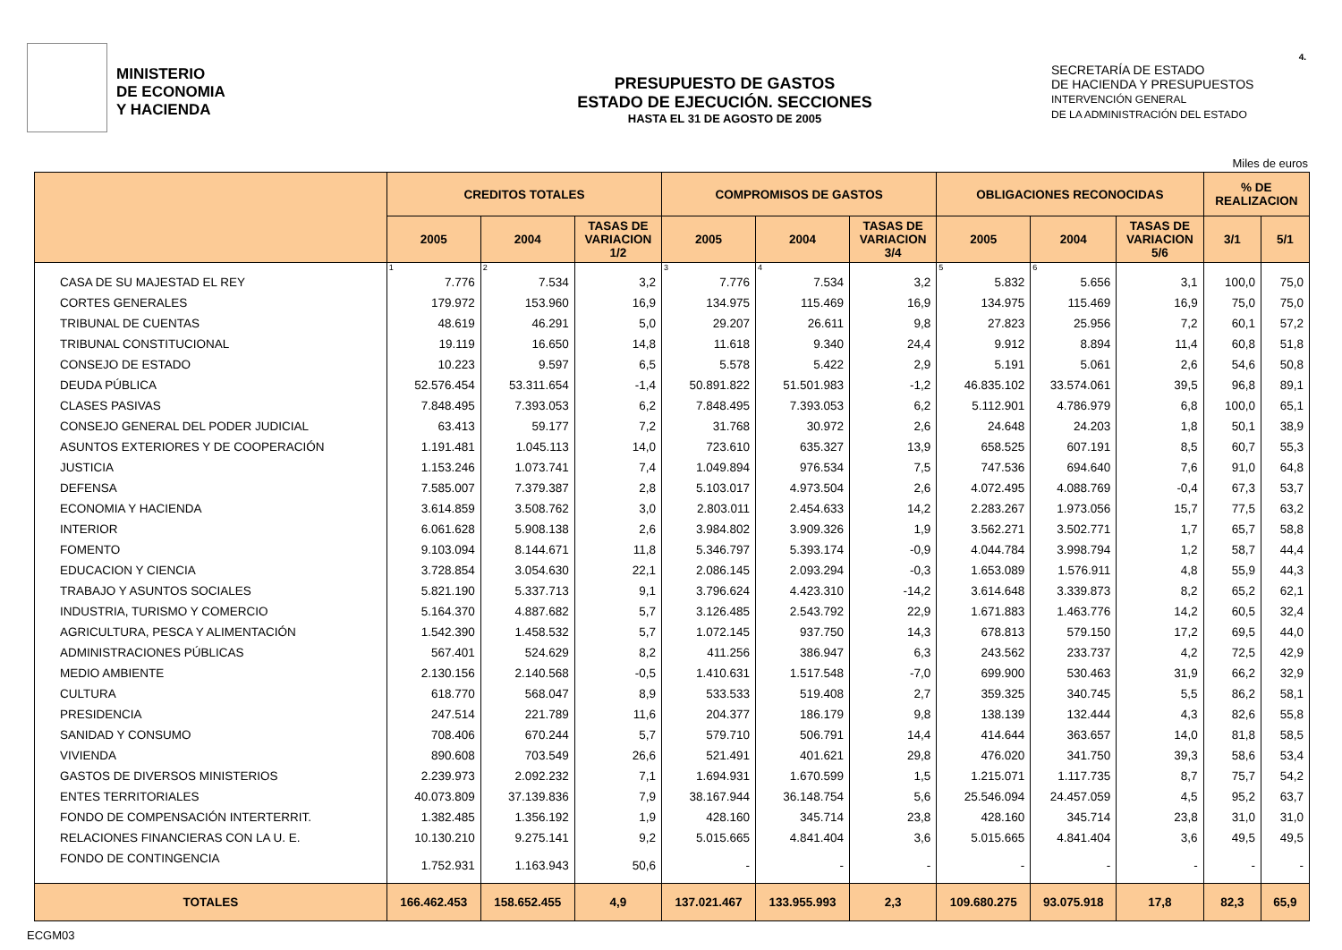4.
MINISTERIO
DE ECONOMIA
Y HACIENDA
PRESUPUESTO DE GASTOS
ESTADO DE EJECUCIÓN. SECCIONES
HASTA EL 31 DE AGOSTO DE 2005
SECRETARÍA DE ESTADO
DE HACIENDA Y PRESUPUESTOS
INTERVENCIÓN GENERAL
DE LA ADMINISTRACIÓN DEL ESTADO
Miles de euros
| | CREDITOS TOTALES | | | COMPROMISOS DE GASTOS | | | OBLIGACIONES RECONOCIDAS | | | % DE REALIZACION | |
| --- | --- | --- | --- | --- | --- | --- | --- | --- | --- | --- | --- |
| | 2005 | 2004 | TASAS DE VARIACION 1/2 | 2005 | 2004 | TASAS DE VARIACION 3/4 | 2005 | 2004 | TASAS DE VARIACION 5/6 | 3/1 | 5/1 |
| | 1 | 2 | | 3 | 4 | | 5 | 6 | | | |
| CASA DE SU MAJESTAD EL REY | 7.776 | 7.534 | 3,2 | 7.776 | 7.534 | 3,2 | 5.832 | 5.656 | 3,1 | 100,0 | 75,0 |
| CORTES GENERALES | 179.972 | 153.960 | 16,9 | 134.975 | 115.469 | 16,9 | 134.975 | 115.469 | 16,9 | 75,0 | 75,0 |
| TRIBUNAL DE CUENTAS | 48.619 | 46.291 | 5,0 | 29.207 | 26.611 | 9,8 | 27.823 | 25.956 | 7,2 | 60,1 | 57,2 |
| TRIBUNAL CONSTITUCIONAL | 19.119 | 16.650 | 14,8 | 11.618 | 9.340 | 24,4 | 9.912 | 8.894 | 11,4 | 60,8 | 51,8 |
| CONSEJO DE ESTADO | 10.223 | 9.597 | 6,5 | 5.578 | 5.422 | 2,9 | 5.191 | 5.061 | 2,6 | 54,6 | 50,8 |
| DEUDA PÚBLICA | 52.576.454 | 53.311.654 | -1,4 | 50.891.822 | 51.501.983 | -1,2 | 46.835.102 | 33.574.061 | 39,5 | 96,8 | 89,1 |
| CLASES PASIVAS | 7.848.495 | 7.393.053 | 6,2 | 7.848.495 | 7.393.053 | 6,2 | 5.112.901 | 4.786.979 | 6,8 | 100,0 | 65,1 |
| CONSEJO GENERAL DEL PODER JUDICIAL | 63.413 | 59.177 | 7,2 | 31.768 | 30.972 | 2,6 | 24.648 | 24.203 | 1,8 | 50,1 | 38,9 |
| ASUNTOS EXTERIORES Y DE COOPERACIÓN | 1.191.481 | 1.045.113 | 14,0 | 723.610 | 635.327 | 13,9 | 658.525 | 607.191 | 8,5 | 60,7 | 55,3 |
| JUSTICIA | 1.153.246 | 1.073.741 | 7,4 | 1.049.894 | 976.534 | 7,5 | 747.536 | 694.640 | 7,6 | 91,0 | 64,8 |
| DEFENSA | 7.585.007 | 7.379.387 | 2,8 | 5.103.017 | 4.973.504 | 2,6 | 4.072.495 | 4.088.769 | -0,4 | 67,3 | 53,7 |
| ECONOMIA Y HACIENDA | 3.614.859 | 3.508.762 | 3,0 | 2.803.011 | 2.454.633 | 14,2 | 2.283.267 | 1.973.056 | 15,7 | 77,5 | 63,2 |
| INTERIOR | 6.061.628 | 5.908.138 | 2,6 | 3.984.802 | 3.909.326 | 1,9 | 3.562.271 | 3.502.771 | 1,7 | 65,7 | 58,8 |
| FOMENTO | 9.103.094 | 8.144.671 | 11,8 | 5.346.797 | 5.393.174 | -0,9 | 4.044.784 | 3.998.794 | 1,2 | 58,7 | 44,4 |
| EDUCACION Y CIENCIA | 3.728.854 | 3.054.630 | 22,1 | 2.086.145 | 2.093.294 | -0,3 | 1.653.089 | 1.576.911 | 4,8 | 55,9 | 44,3 |
| TRABAJO Y ASUNTOS SOCIALES | 5.821.190 | 5.337.713 | 9,1 | 3.796.624 | 4.423.310 | -14,2 | 3.614.648 | 3.339.873 | 8,2 | 65,2 | 62,1 |
| INDUSTRIA, TURISMO Y COMERCIO | 5.164.370 | 4.887.682 | 5,7 | 3.126.485 | 2.543.792 | 22,9 | 1.671.883 | 1.463.776 | 14,2 | 60,5 | 32,4 |
| AGRICULTURA, PESCA Y ALIMENTACIÓN | 1.542.390 | 1.458.532 | 5,7 | 1.072.145 | 937.750 | 14,3 | 678.813 | 579.150 | 17,2 | 69,5 | 44,0 |
| ADMINISTRACIONES PÚBLICAS | 567.401 | 524.629 | 8,2 | 411.256 | 386.947 | 6,3 | 243.562 | 233.737 | 4,2 | 72,5 | 42,9 |
| MEDIO AMBIENTE | 2.130.156 | 2.140.568 | -0,5 | 1.410.631 | 1.517.548 | -7,0 | 699.900 | 530.463 | 31,9 | 66,2 | 32,9 |
| CULTURA | 618.770 | 568.047 | 8,9 | 533.533 | 519.408 | 2,7 | 359.325 | 340.745 | 5,5 | 86,2 | 58,1 |
| PRESIDENCIA | 247.514 | 221.789 | 11,6 | 204.377 | 186.179 | 9,8 | 138.139 | 132.444 | 4,3 | 82,6 | 55,8 |
| SANIDAD Y CONSUMO | 708.406 | 670.244 | 5,7 | 579.710 | 506.791 | 14,4 | 414.644 | 363.657 | 14,0 | 81,8 | 58,5 |
| VIVIENDA | 890.608 | 703.549 | 26,6 | 521.491 | 401.621 | 29,8 | 476.020 | 341.750 | 39,3 | 58,6 | 53,4 |
| GASTOS DE DIVERSOS MINISTERIOS | 2.239.973 | 2.092.232 | 7,1 | 1.694.931 | 1.670.599 | 1,5 | 1.215.071 | 1.117.735 | 8,7 | 75,7 | 54,2 |
| ENTES TERRITORIALES | 40.073.809 | 37.139.836 | 7,9 | 38.167.944 | 36.148.754 | 5,6 | 25.546.094 | 24.457.059 | 4,5 | 95,2 | 63,7 |
| FONDO DE COMPENSACIÓN INTERTERRIT. | 1.382.485 | 1.356.192 | 1,9 | 428.160 | 345.714 | 23,8 | 428.160 | 345.714 | 23,8 | 31,0 | 31,0 |
| RELACIONES FINANCIERAS CON LA U. E. | 10.130.210 | 9.275.141 | 9,2 | 5.015.665 | 4.841.404 | 3,6 | 5.015.665 | 4.841.404 | 3,6 | 49,5 | 49,5 |
| FONDO DE CONTINGENCIA | 1.752.931 | 1.163.943 | 50,6 | - | - | - | - | - | - | - | - |
| TOTALES | 166.462.453 | 158.652.455 | 4,9 | 137.021.467 | 133.955.993 | 2,3 | 109.680.275 | 93.075.918 | 17,8 | 82,3 | 65,9 |
ECGM03